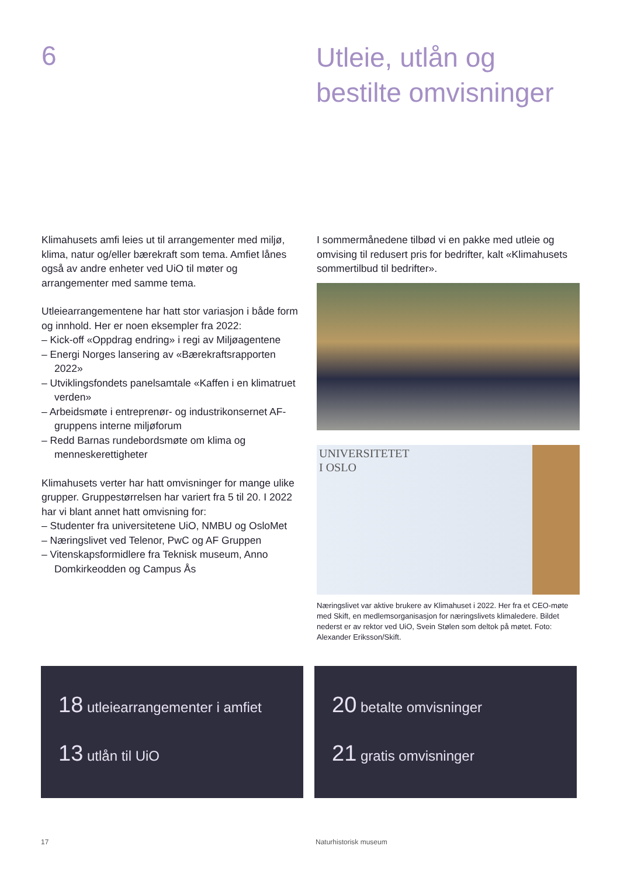6
Utleie, utlån og
bestilte omvisninger
Klimahusets amfi leies ut til arrangementer med miljø, klima, natur og/eller bærekraft som tema. Amfiet lånes også av andre enheter ved UiO til møter og arrangementer med samme tema.
Utleiearrangementene har hatt stor variasjon i både form og innhold. Her er noen eksempler fra 2022:
– Kick-off «Oppdrag endring» i regi av Miljøagentene
– Energi Norges lansering av «Bærekraftsrapporten 2022»
– Utviklingsfondets panelsamtale «Kaffen i en klimatruet verden»
– Arbeidsmøte i entreprenør- og industrikonsernet AF-gruppens interne miljøforum
– Redd Barnas rundebordsmøte om klima og menneskerettigheter
Klimahusets verter har hatt omvisninger for mange ulike grupper. Gruppestørrelsen har variert fra 5 til 20. I 2022 har vi blant annet hatt omvisning for:
– Studenter fra universitetene UiO, NMBU og OsloMet
– Næringslivet ved Telenor, PwC og AF Gruppen
– Vitenskapsformidlere fra Teknisk museum, Anno Domkirkeodden og Campus Ås
I sommermånedene tilbød vi en pakke med utleie og omvising til redusert pris for bedrifter, kalt «Klimahusets sommertilbud til bedrifter».
UNIVERSITETET
I OSLO
Næringslivet var aktive brukere av Klimahuset i 2022. Her fra et CEO-møte med Skift, en medlemsorganisasjon for næringslivets klimaledere. Bildet nederst er av rektor ved UiO, Svein Stølen som deltok på møtet. Foto: Alexander Eriksson/Skift.
18 utleiearrangementer i amfiet
13 utlån til UiO
20 betalte omvisninger
21 gratis omvisninger
17 Naturhistorisk museum